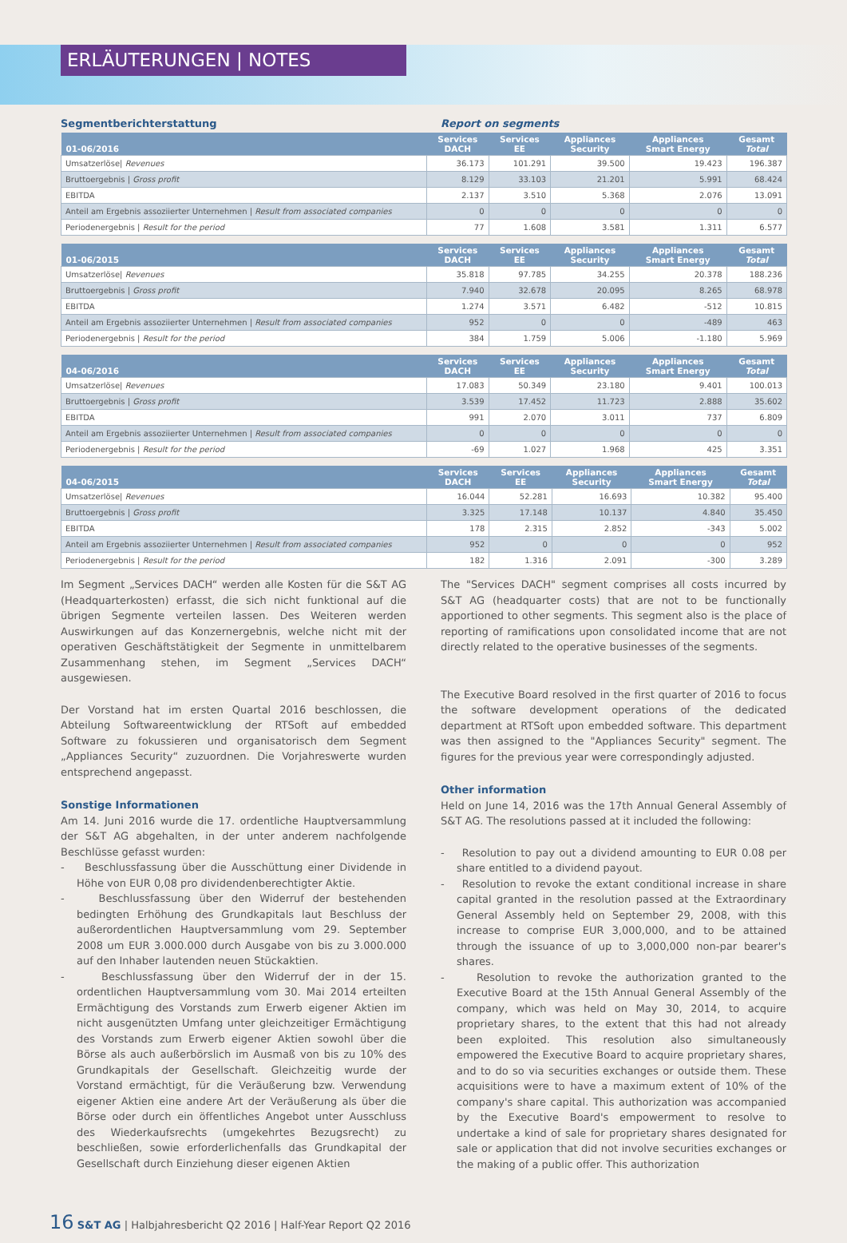ERLÄUTERUNGEN | NOTES
Segmentberichterstattung Report on segments
| 01-06/2016 | Services DACH | Services EE | Appliances Security | Appliances Smart Energy | Gesamt Total |
| --- | --- | --- | --- | --- | --- |
| Umsatzerlöse/ Revenues | 36.173 | 101.291 | 39.500 | 19.423 | 196.387 |
| Bruttoergebnis / Gross profit | 8.129 | 33.103 | 21.201 | 5.991 | 68.424 |
| EBITDA | 2.137 | 3.510 | 5.368 | 2.076 | 13.091 |
| Anteil am Ergebnis assoziierter Unternehmen / Result from associated companies | 0 | 0 | 0 | 0 | 0 |
| Periodenergebnis / Result for the period | 77 | 1.608 | 3.581 | 1.311 | 6.577 |
| 01-06/2015 | Services DACH | Services EE | Appliances Security | Appliances Smart Energy | Gesamt Total |
| --- | --- | --- | --- | --- | --- |
| Umsatzerlöse/ Revenues | 35.818 | 97.785 | 34.255 | 20.378 | 188.236 |
| Bruttoergebnis / Gross profit | 7.940 | 32.678 | 20.095 | 8.265 | 68.978 |
| EBITDA | 1.274 | 3.571 | 6.482 | -512 | 10.815 |
| Anteil am Ergebnis assoziierter Unternehmen / Result from associated companies | 952 | 0 | 0 | -489 | 463 |
| Periodenergebnis / Result for the period | 384 | 1.759 | 5.006 | -1.180 | 5.969 |
| 04-06/2016 | Services DACH | Services EE | Appliances Security | Appliances Smart Energy | Gesamt Total |
| --- | --- | --- | --- | --- | --- |
| Umsatzerlöse/ Revenues | 17.083 | 50.349 | 23.180 | 9.401 | 100.013 |
| Bruttoergebnis / Gross profit | 3.539 | 17.452 | 11.723 | 2.888 | 35.602 |
| EBITDA | 991 | 2.070 | 3.011 | 737 | 6.809 |
| Anteil am Ergebnis assoziierter Unternehmen / Result from associated companies | 0 | 0 | 0 | 0 | 0 |
| Periodenergebnis / Result for the period | -69 | 1.027 | 1.968 | 425 | 3.351 |
| 04-06/2015 | Services DACH | Services EE | Appliances Security | Appliances Smart Energy | Gesamt Total |
| --- | --- | --- | --- | --- | --- |
| Umsatzerlöse/ Revenues | 16.044 | 52.281 | 16.693 | 10.382 | 95.400 |
| Bruttoergebnis / Gross profit | 3.325 | 17.148 | 10.137 | 4.840 | 35.450 |
| EBITDA | 178 | 2.315 | 2.852 | -343 | 5.002 |
| Anteil am Ergebnis assoziierter Unternehmen / Result from associated companies | 952 | 0 | 0 | 0 | 952 |
| Periodenergebnis / Result for the period | 182 | 1.316 | 2.091 | -300 | 3.289 |
Im Segment „Services DACH“ werden alle Kosten für die S&T AG (Headquarterkosten) erfasst, die sich nicht funktional auf die übrigen Segmente verteilen lassen. Des Weiteren werden Auswirkungen auf das Konzernergebnis, welche nicht mit der operativen Geschäftstätigkeit der Segmente in unmittelbarem Zusammenhang stehen, im Segment „Services DACH“ ausgewiesen.
Der Vorstand hat im ersten Quartal 2016 beschlossen, die Abteilung Softwareentwicklung der RTSoft auf embedded Software zu fokussieren und organisatorisch dem Segment „Appliances Security“ zuzuordnen. Die Vorjahreswerte wurden entsprechend angepasst.
Sonstige Informationen
Am 14. Juni 2016 wurde die 17. ordentliche Hauptversammlung der S&T AG abgehalten, in der unter anderem nachfolgende Beschlüsse gefasst wurden:
- Beschlussfassung über die Ausschüttung einer Dividende in Höhe von EUR 0,08 pro dividendenberechtigter Aktie.
- Beschlussfassung über den Widerruf der bestehenden bedingten Erhöhung des Grundkapitals laut Beschluss der außerordentlichen Hauptversammlung vom 29. September 2008 um EUR 3.000.000 durch Ausgabe von bis zu 3.000.000 auf den Inhaber lautenden neuen Stückaktien.
- Beschlussfassung über den Widerruf der in der 15. ordentlichen Hauptversammlung vom 30. Mai 2014 erteilten Ermächtigung des Vorstands zum Erwerb eigener Aktien im nicht ausgenützten Umfang unter gleichzeitiger Ermächtigung des Vorstands zum Erwerb eigener Aktien sowohl über die Börse als auch außerbörslich im Ausmaß von bis zu 10% des Grundkapitals der Gesellschaft. Gleichzeitig wurde der Vorstand ermächtigt, für die Veräußerung bzw. Verwendung eigener Aktien eine andere Art der Veräußerung als über die Börse oder durch ein öffentliches Angebot unter Ausschluss des Wiederkaufsrechts (umgekehrtes Bezugsrecht) zu beschließen, sowie erforderlichenfalls das Grundkapital der Gesellschaft durch Einziehung dieser eigenen Aktien
The "Services DACH" segment comprises all costs incurred by S&T AG (headquarter costs) that are not to be functionally apportioned to other segments. This segment also is the place of reporting of ramifications upon consolidated income that are not directly related to the operative businesses of the segments.
The Executive Board resolved in the first quarter of 2016 to focus the software development operations of the dedicated department at RTSoft upon embedded software. This department was then assigned to the "Appliances Security" segment. The figures for the previous year were correspondingly adjusted.
Other information
Held on June 14, 2016 was the 17th Annual General Assembly of S&T AG. The resolutions passed at it included the following:
- Resolution to pay out a dividend amounting to EUR 0.08 per share entitled to a dividend payout.
- Resolution to revoke the extant conditional increase in share capital granted in the resolution passed at the Extraordinary General Assembly held on September 29, 2008, with this increase to comprise EUR 3,000,000, and to be attained through the issuance of up to 3,000,000 non-par bearer's shares.
- Resolution to revoke the authorization granted to the Executive Board at the 15th Annual General Assembly of the company, which was held on May 30, 2014, to acquire proprietary shares, to the extent that this had not already been exploited. This resolution also simultaneously empowered the Executive Board to acquire proprietary shares, and to do so via securities exchanges or outside them. These acquisitions were to have a maximum extent of 10% of the company's share capital. This authorization was accompanied by the Executive Board's empowerment to resolve to undertake a kind of sale for proprietary shares designated for sale or application that did not involve securities exchanges or the making of a public offer. This authorization
16 S&T AG | Halbjahresbericht Q2 2016 | Half-Year Report Q2 2016